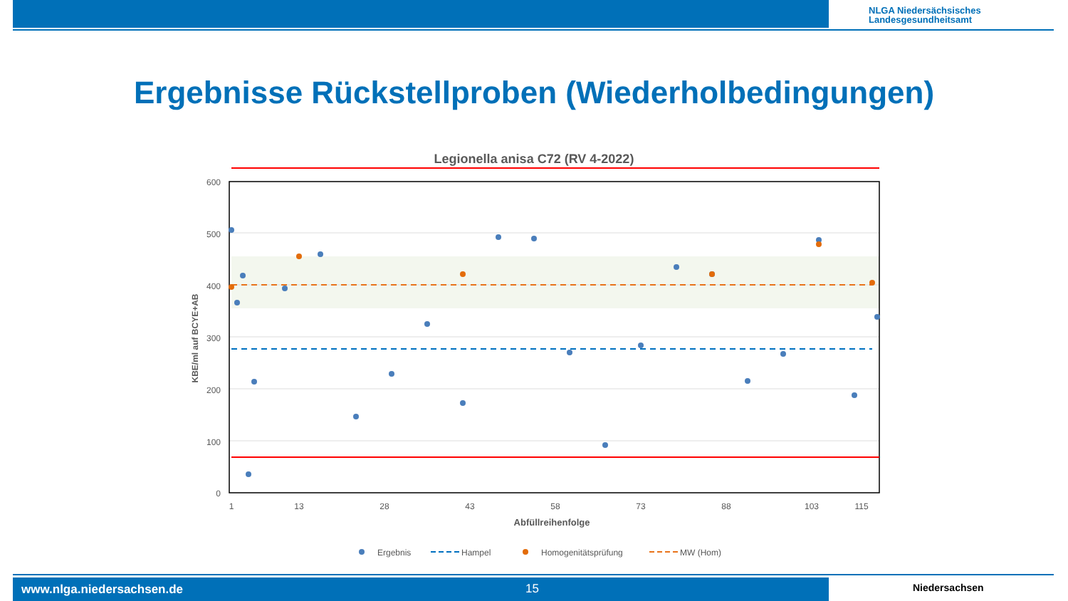NLGA Niedersächsisches
Landesgesundheitsamt
Ergebnisse Rückstellproben (Wiederholbedingungen)
Legionella anisa C72 (RV 4-2022)
600
500
400
300
200
100
0
KBE/ml auf BCYE+AB
1
13
28
43
58
73
88
103
115
Abfüllreihenfolge
Ergebnis
Hampel
Homogenitätsprüfung
MW (Hom)
www.nlga.niedersachsen.de 15 Niedersachsen